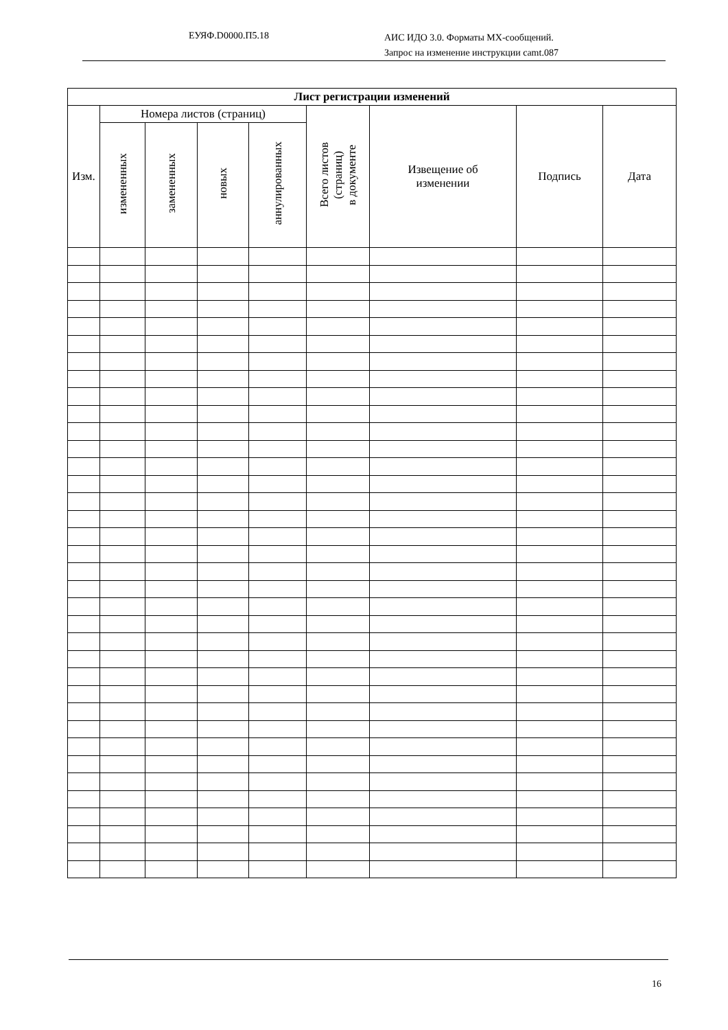ЕУЯФ.D0000.П5.18 АИС ИДО 3.0. Форматы МХ-сообщений.
Запрос на изменение инструкции camt.087
| Лист регистрации изменений | | | | | | | | |
| --- | --- | --- | --- | --- | --- | --- | --- | --- |
| Изм. | Номера листов (страниц) | | | | Всего листов (страниц) в документе | Извещение об изменении | Подпись | Дата |
| | измененных | замененных | новых | аннулированных | | | | |
16